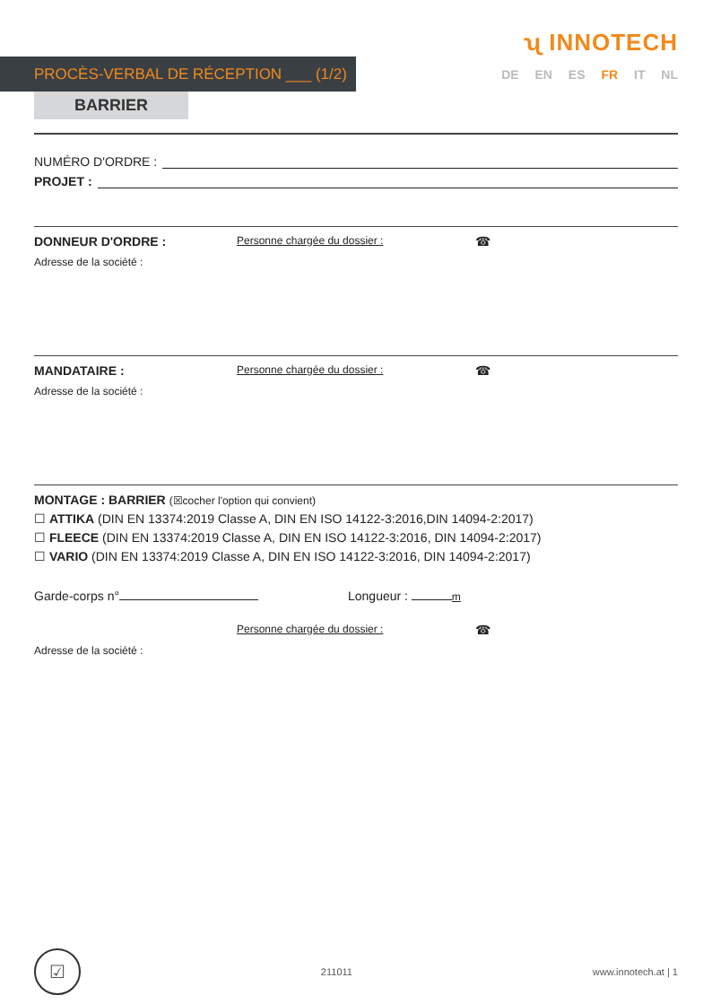ʯ INNOTECH
PROCÈS-VERBAL DE RÉCEPTION ___ (1/2) DE EN ES FR IT NL
BARRIER
NUMÉRO D'ORDRE :
PROJET :
DONNEUR D'ORDRE :
Personne chargée du dossier :
☎
Adresse de la société :
MANDATAIRE :
Personne chargée du dossier :
☎
Adresse de la société :
MONTAGE : BARRIER (☒cocher l'option qui convient)
☐ ATTIKA (DIN EN 13374:2019 Classe A, DIN EN ISO 14122-3:2016,DIN 14094-2:2017)
☐ FLEECE (DIN EN 13374:2019 Classe A, DIN EN ISO 14122-3:2016, DIN 14094-2:2017)
☐ VARIO (DIN EN 13374:2019 Classe A, DIN EN ISO 14122-3:2016, DIN 14094-2:2017)
Garde-corps n° Longueur : m
Personne chargée du dossier :
☎
Adresse de la société :
☑
211011 www.innotech.at | 1